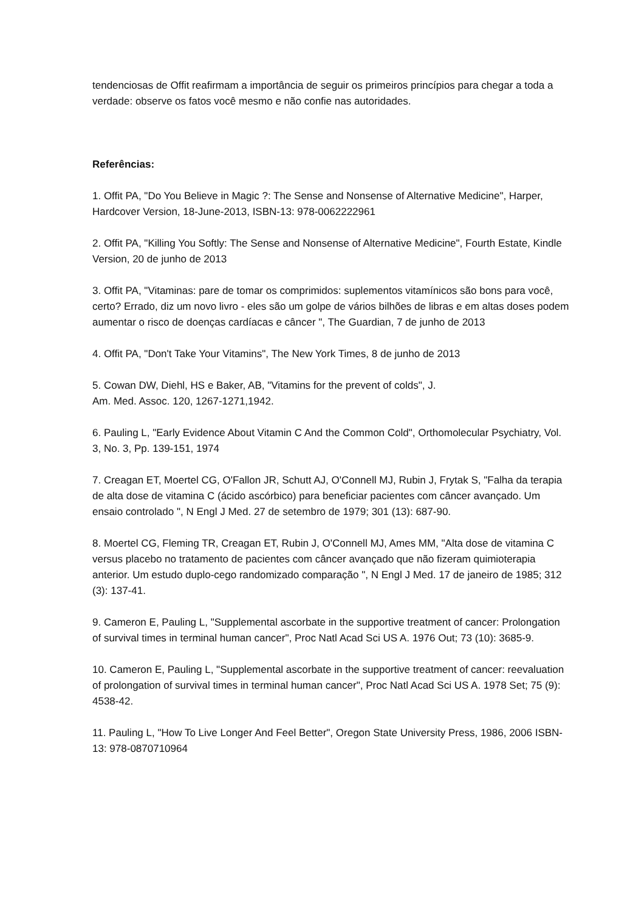tendenciosas de Offit reafirmam a importância de seguir os primeiros princípios para chegar a toda a verdade: observe os fatos você mesmo e não confie nas autoridades.
Referências:
1. Offit PA, "Do You Believe in Magic ?: The Sense and Nonsense of Alternative Medicine", Harper, Hardcover Version, 18-June-2013, ISBN-13: 978-0062222961
2. Offit PA, "Killing You Softly: The Sense and Nonsense of Alternative Medicine", Fourth Estate, Kindle Version, 20 de junho de 2013
3. Offit PA, "Vitaminas: pare de tomar os comprimidos: suplementos vitamínicos são bons para você, certo? Errado, diz um novo livro - eles são um golpe de vários bilhões de libras e em altas doses podem aumentar o risco de doenças cardíacas e câncer ", The Guardian, 7 de junho de 2013
4. Offit PA, "Don't Take Your Vitamins", The New York Times, 8 de junho de 2013
5. Cowan DW, Diehl, HS e Baker, AB, "Vitamins for the prevent of colds", J.
Am. Med. Assoc. 120, 1267-1271,1942.
6. Pauling L, "Early Evidence About Vitamin C And the Common Cold", Orthomolecular Psychiatry, Vol. 3, No. 3, Pp. 139-151, 1974
7. Creagan ET, Moertel CG, O'Fallon JR, Schutt AJ, O'Connell MJ, Rubin J, Frytak S, "Falha da terapia de alta dose de vitamina C (ácido ascórbico) para beneficiar pacientes com câncer avançado. Um ensaio controlado ", N Engl J Med. 27 de setembro de 1979; 301 (13): 687-90.
8. Moertel CG, Fleming TR, Creagan ET, Rubin J, O'Connell MJ, Ames MM, "Alta dose de vitamina C versus placebo no tratamento de pacientes com câncer avançado que não fizeram quimioterapia anterior. Um estudo duplo-cego randomizado comparação ", N Engl J Med. 17 de janeiro de 1985; 312 (3): 137-41.
9. Cameron E, Pauling L, "Supplemental ascorbate in the supportive treatment of cancer: Prolongation of survival times in terminal human cancer", Proc Natl Acad Sci US A. 1976 Out; 73 (10): 3685-9.
10. Cameron E, Pauling L, "Supplemental ascorbate in the supportive treatment of cancer: reevaluation of prolongation of survival times in terminal human cancer", Proc Natl Acad Sci US A. 1978 Set; 75 (9): 4538-42.
11. Pauling L, "How To Live Longer And Feel Better", Oregon State University Press, 1986, 2006 ISBN-13: 978-0870710964